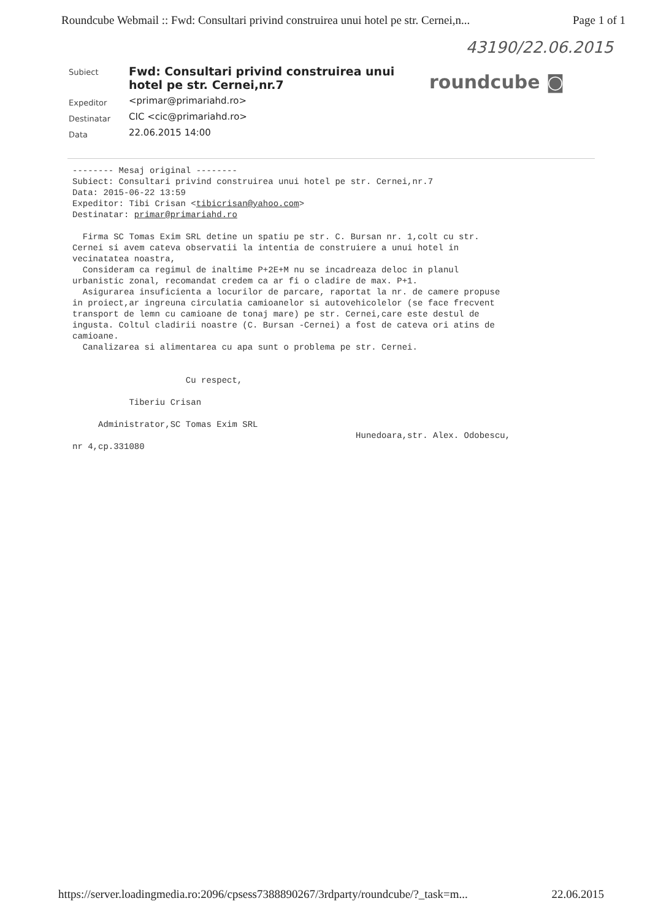Roundcube Webmail :: Fwd: Consultari privind construirea unui hotel pe str. Cernei,n... Page 1 of 1
43190/22.06.2015
| Subiect | Fwd: Consultari privind construirea unui hotel pe str. Cernei,nr.7 |
| Expeditor | <primar@primariahd.ro> |
| Destinatar | CIC <cic@primariahd.ro> |
| Data | 22.06.2015 14:00 |
roundcube ◙
-------- Mesaj original --------
Subiect: Consultari privind construirea unui hotel pe str. Cernei,nr.7
Data: 2015-06-22 13:59
Expeditor: Tibi Crisan <tibicrisan@yahoo.com>
Destinatar: primar@primariahd.ro

  Firma SC Tomas Exim SRL detine un spatiu pe str. C. Bursan nr. 1,colt cu str.
Cernei si avem cateva observatii la intentia de construiere a unui hotel in
vecinatatea noastra,
  Consideram ca regimul de inaltime P+2E+M nu se incadreaza deloc in planul
urbanistic zonal, recomandat credem ca ar fi o cladire de max. P+1.
  Asigurarea insuficienta a locurilor de parcare, raportat la nr. de camere propuse
in proiect,ar ingreuna circulatia camioanelor si autovehicolelor (se face frecvent
transport de lemn cu camioane de tonaj mare) pe str. Cernei,care este destul de
ingusta. Coltul cladirii noastre (C. Bursan -Cernei) a fost de cateva ori atins de
camioane.
  Canalizarea si alimentarea cu apa sunt o problema pe str. Cernei.


                      Cu respect,

           Tiberiu Crisan

     Administrator,SC Tomas Exim SRL
                                                       Hunedoara,str. Alex. Odobescu,
nr 4,cp.331080
https://server.loadingmedia.ro:2096/cpsess7388890267/3rdparty/roundcube/?_task=m... 22.06.2015